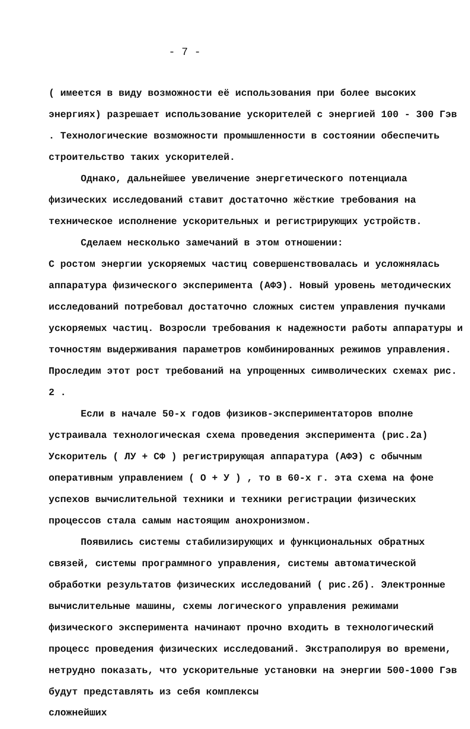- 7 -
( имеется в виду возможности её использования при более высоких энергиях) разрешает использование ускорителей с энергией 100 - 300 Гэв . Технологические возможности промышленности в состоянии обеспечить строительство таких ускорителей.
Однако, дальнейшее увеличение энергетического потенциала физических исследований ставит достаточно жёсткие требования на техническое исполнение ускорительных и регистрирующих устройств.
Сделаем несколько замечаний в этом отношении:
С ростом энергии ускоряемых частиц совершенствовалась и усложнялась аппаратура физического эксперимента (АФЭ). Новый уровень методических исследований потребовал достаточно сложных систем управления пучками ускоряемых частиц. Возросли требования к надежности работы аппаратуры и точностям выдерживания параметров комбинированных режимов управления. Проследим этот рост требований на упрощенных символических схемах рис. 2 .
Если в начале 50-х годов физиков-экспериментаторов вполне устраивала технологическая схема проведения эксперимента (рис.2а) Ускоритель ( ЛУ + СФ ) регистрирующая аппаратура (АФЭ) с обычным оперативным управлением ( О + У ) , то в 60-х г. эта схема на фоне успехов вычислительной техники и техники регистрации физических процессов стала самым настоящим анохронизмом.
Появились системы стабилизирующих и функциональных обратных связей, системы программного управления, системы автоматической обработки результатов физических исследований ( рис.2б). Электронные вычислительные машины, схемы логического управления режимами физического эксперимента начинают прочно входить в технологический процесс проведения физических исследований. Экстраполируя во времени, нетрудно показать, что ускорительные установки на энергии 500-1000 Гэв будут представлять из себя комплексы
сложнейших